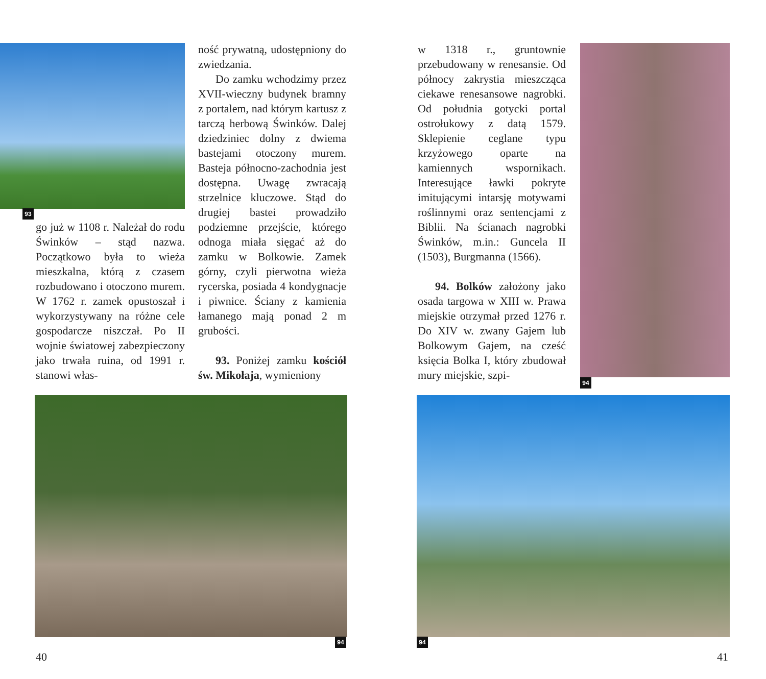93
go już w 1108 r. Należał do rodu Świnków – stąd nazwa. Początkowo była to wieża mieszkalna, którą z czasem rozbudowano i otoczono murem. W 1762 r. zamek opustoszał i wykorzystywany na różne cele gospodarcze niszczał. Po II wojnie światowej zabezpieczony jako trwała ruina, od 1991 r. stanowi włas-
ność prywatną, udostępniony do zwiedzania.
Do zamku wchodzimy przez XVII-wieczny budynek bramny z portalem, nad którym kartusz z tarczą herbową Świnków. Dalej dziedziniec dolny z dwiema bastejami otoczony murem. Basteja północno-zachodnia jest dostępna. Uwagę zwracają strzelnice kluczowe. Stąd do drugiej bastei prowadziło podziemne przejście, którego odnoga miała sięgać aż do zamku w Bolkowie. Zamek górny, czyli pierwotna wieża rycerska, posiada 4 kondygnacje i piwnice. Ściany z kamienia łamanego mają ponad 2 m grubości.
93. Poniżej zamku kościół św. Mikołaja, wymieniony
w 1318 r., gruntownie przebudowany w renesansie. Od północy zakrystia mieszcząca ciekawe renesansowe nagrobki. Od południa gotycki portal ostrołukowy z datą 1579. Sklepienie ceglane typu krzyżowego oparte na kamiennych wspornikach. Interesujące ławki pokryte imitującymi intarsję motywami roślinnymi oraz sentencjami z Biblii. Na ścianach nagrobki Świnków, m.in.: Guncela II (1503), Burgmanna (1566).
94. Bolków założony jako osada targowa w XIII w. Prawa miejskie otrzymał przed 1276 r. Do XIV w. zwany Gajem lub Bolkowym Gajem, na cześć księcia Bolka I, który zbudował mury miejskie, szpi-
94
94 94
40 41